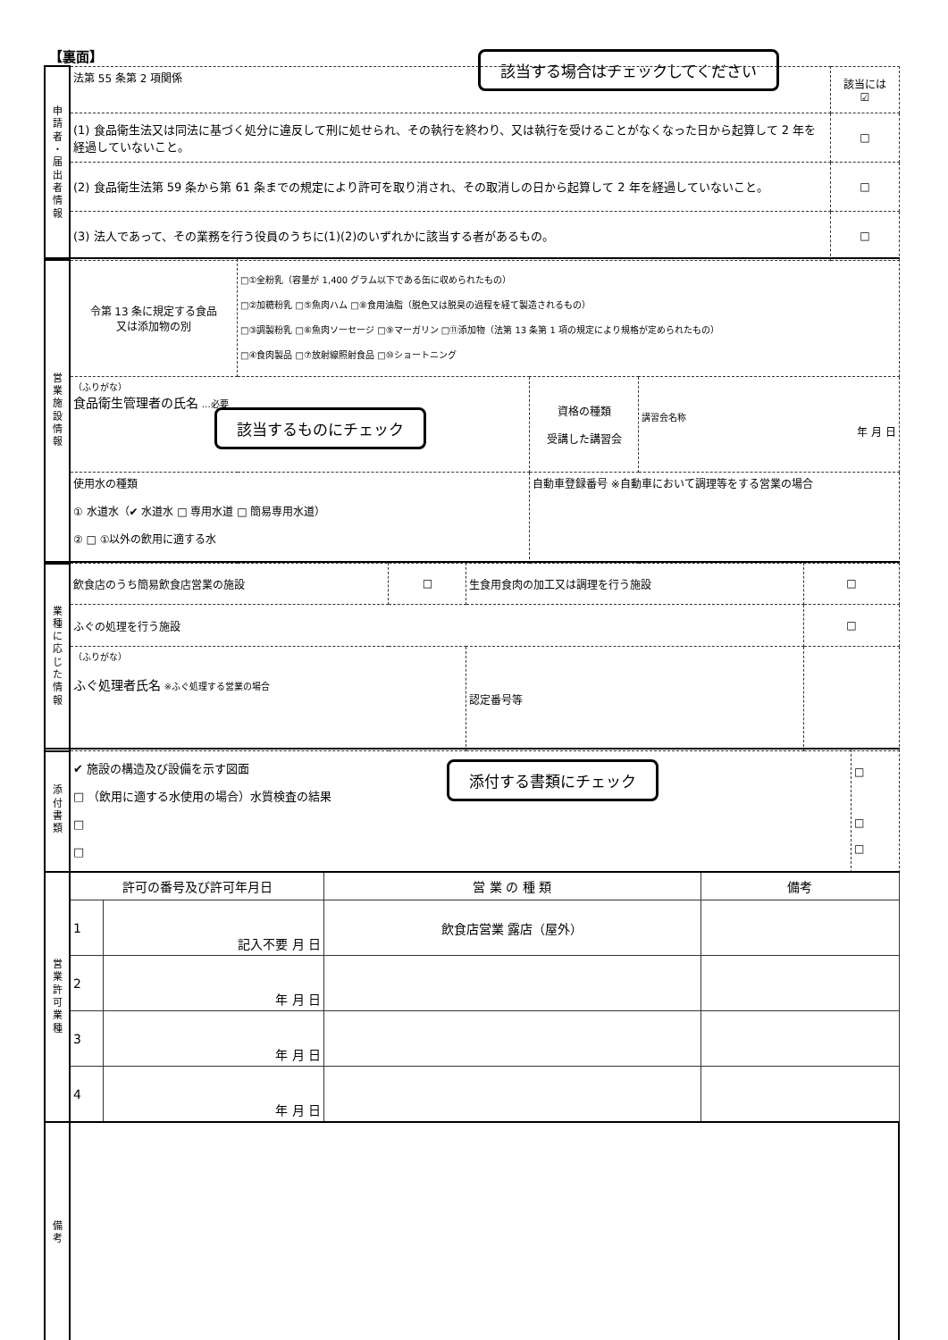【裏面】 該当する場合はチェックしてください
| 申 請 者 ・ 届 出 者 情 報 | 法第 55 条第 2 項関係 | 該当には ☑ |
| | (1) 食品衛生法又は同法に基づく処分に違反して刑に処せられ、その執行を終わり、又は執行を受けることがなくなった日から起算して 2 年を経過していないこと。 | □ |
| | (2) 食品衛生法第 59 条から第 61 条までの規定により許可を取り消され、その取消しの日から起算して 2 年を経過していないこと。 | □ |
| | (3) 法人であって、その業務を行う役員のうちに(1)(2)のいずれかに該当する者があるもの。 | □ |
| 営 業 施 設 情 報 | 令第 13 条に規定する食品 又は添加物の別 | □①全粉乳（容量が 1,400 グラム以下である缶に収められたもの） □②加糖粉乳 □⑤魚肉ハム □⑧食用油脂（脱色又は脱臭の過程を経て製造されるもの） □③調製粉乳 □⑥魚肉ソーセージ □⑨マーガリン □⑪添加物（法第 13 条第 1 項の規定により規格が定められたもの） □④食肉製品 □⑦放射線照射食品 □⑩ショートニング | | |
| | （ふりがな） 食品衛生管理者の氏名 …必要 | | 資格の種類 受講した講習会 | 講習会名称 年 月 日 |
| | 使用水の種類 ① 水道水（✔ 水道水 □ 専用水道 □ 簡易専用水道） ② □ ①以外の飲用に適する水 | | 自動車登録番号 ※自動車において調理等をする営業の場合 | |
該当するものにチェック
| 業 種 に 応 じ た 情 報 | 飲食店のうち簡易飲食店営業の施設 | □ | 生食用食肉の加工又は調理を行う施設 | □ |
| | ふぐの処理を行う施設 | | | □ |
| | （ふりがな） ふぐ処理者氏名 ※ふぐ処理する営業の場合 | | 認定番号等 | |
| 添 付 書 類 | ✔ 施設の構造及び設備を示す図面 □ （飲用に適する水使用の場合）水質検査の結果 □ □ | □ □ □ |
添付する書類にチェック
| 営 業 許 可 業 種 | 許可の番号及び許可年月日 | | 営 業 の 種 類 | 備考 |
| | 1 | 記入不要 月 日 | 飲食店営業 露店（屋外） | |
| | 2 | 年 月 日 | | |
| | 3 | 年 月 日 | | |
| | 4 | 年 月 日 | | |
| 備 考 | | | | |